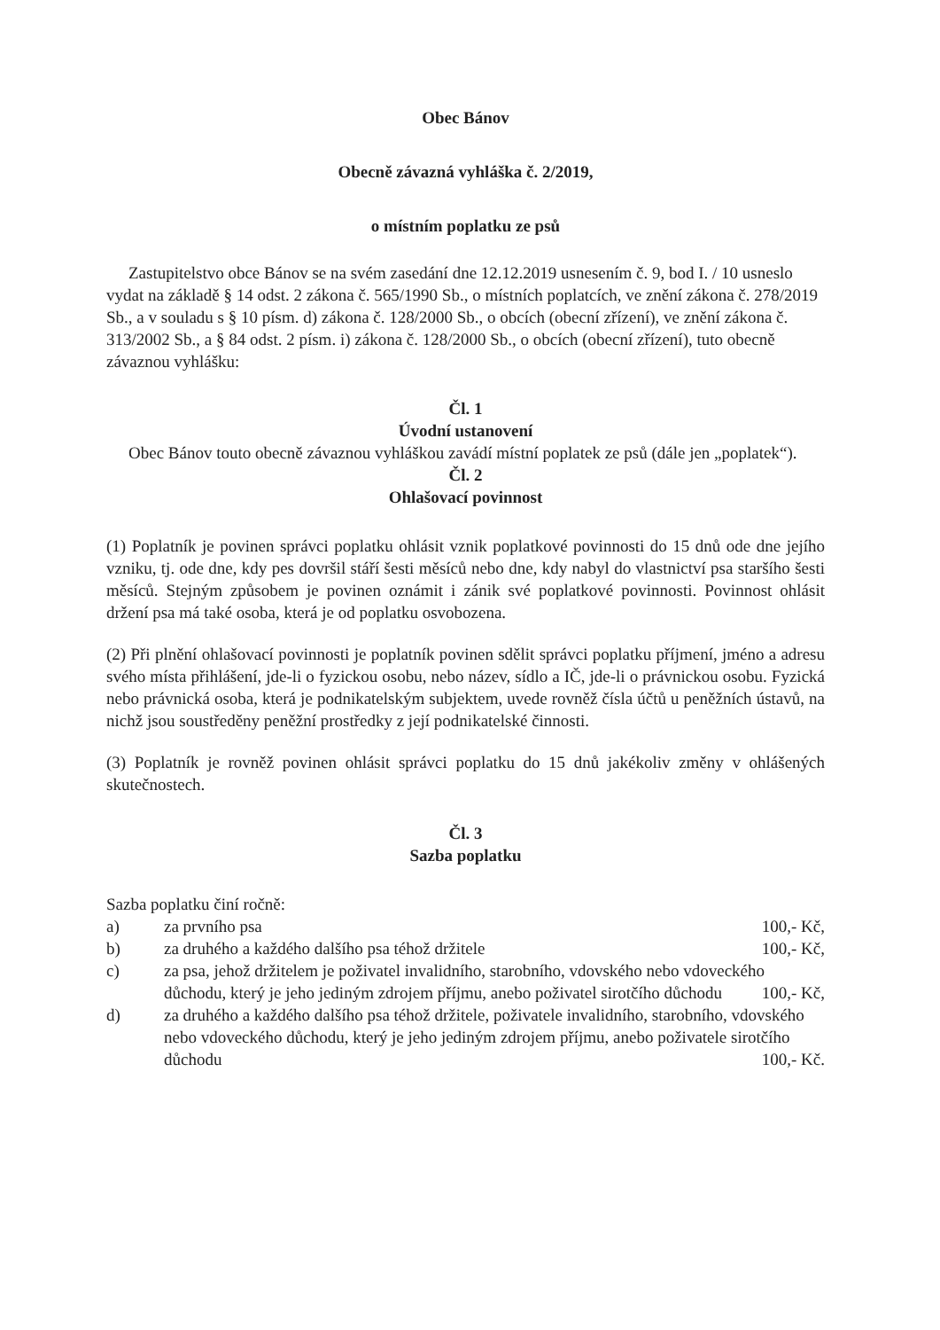Obec Bánov
Obecně závazná vyhláška č. 2/2019,
o místním poplatku ze psů
Zastupitelstvo obce Bánov se na svém zasedání dne 12.12.2019 usnesením č. 9, bod I. / 10 usneslo vydat na základě § 14 odst. 2 zákona č. 565/1990 Sb., o místních poplatcích, ve znění zákona č. 278/2019 Sb., a v souladu s § 10 písm. d) zákona č. 128/2000 Sb., o obcích (obecní zřízení), ve znění zákona č. 313/2002 Sb., a § 84 odst. 2 písm. i) zákona č. 128/2000 Sb., o obcích (obecní zřízení), tuto obecně závaznou vyhlášku:
Čl. 1
Úvodní ustanovení
Obec Bánov touto obecně závaznou vyhláškou zavádí místní poplatek ze psů (dále jen „poplatek“).
Čl. 2
Ohlašovací povinnost
(1) Poplatník je povinen správci poplatku ohlásit vznik poplatkové povinnosti do 15 dnů ode dne jejího vzniku, tj. ode dne, kdy pes dovršil stáří šesti měsíců nebo dne, kdy nabyl do vlastnictví psa staršího šesti měsíců. Stejným způsobem je povinen oznámit i zánik své poplatkové povinnosti. Povinnost ohlásit držení psa má také osoba, která je od poplatku osvobozena.
(2) Při plnění ohlašovací povinnosti je poplatník povinen sdělit správci poplatku příjmení, jméno a adresu svého místa přihlášení, jde-li o fyzickou osobu, nebo název, sídlo a IČ, jde-li o právnickou osobu. Fyzická nebo právnická osoba, která je podnikatelským subjektem, uvede rovněž čísla účtů u peněžních ústavů, na nichž jsou soustředěny peněžní prostředky z její podnikatelské činnosti.
(3) Poplatník je rovněž povinen ohlásit správci poplatku do 15 dnů jakékoliv změny v ohlášených skutečnostech.
Čl. 3
Sazba poplatku
Sazba poplatku činí ročně:
a) za prvního psa 100,- Kč,
b) za druhého a každého dalšího psa téhož držitele 100,- Kč,
c) za psa, jehož držitelem je poživatel invalidního, starobního, vdovského nebo vdoveckého důchodu, který je jeho jediným zdrojem příjmu, anebo poživatel sirotčího důchodu 100,- Kč,
d) za druhého a každého dalšího psa téhož držitele, poživatele invalidního, starobního, vdovského nebo vdoveckého důchodu, který je jeho jediným zdrojem příjmu, anebo poživatele sirotčího důchodu 100,- Kč.